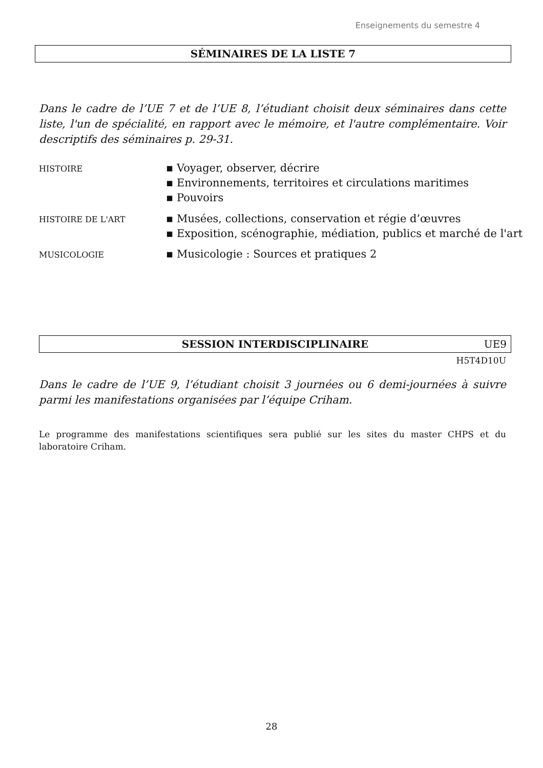Enseignements du semestre 4
SÉMINAIRES DE LA LISTE 7
Dans le cadre de l’UE 7 et de l’UE 8, l’étudiant choisit deux séminaires dans cette liste, l'un de spécialité, en rapport avec le mémoire, et l'autre complémentaire. Voir descriptifs des séminaires p. 29-31.
HISTOIRE
▪ Voyager, observer, décrire
▪ Environnements, territoires et circulations maritimes
▪ Pouvoirs
HISTOIRE DE L'ART
▪ Musées, collections, conservation et régie d’œuvres
▪ Exposition, scénographie, médiation, publics et marché de l'art
MUSICOLOGIE
▪ Musicologie : Sources et pratiques 2
SESSION INTERDISCIPLINAIRE UE9
H5T4D10U
Dans le cadre de l’UE 9, l’étudiant choisit 3 journées ou 6 demi-journées à suivre parmi les manifestations organisées par l’équipe Criham.
Le programme des manifestations scientifiques sera publié sur les sites du master CHPS et du laboratoire Criham.
28